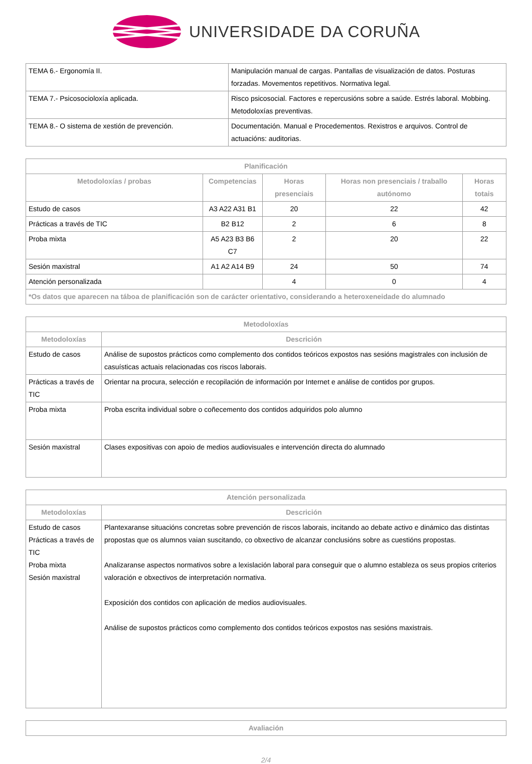UNIVERSIDADE DA CORUÑA
| TEMA 6.- Ergonomía II. | Manipulación manual de cargas. Pantallas de visualización de datos. Posturas forzadas. Movementos repetitivos. Normativa legal. |
| TEMA 7.- Psicosocioloxía aplicada. | Risco psicosocial. Factores e repercusións sobre a saúde. Estrés laboral. Mobbing. Metodoloxías preventivas. |
| TEMA 8.- O sistema de xestión de prevención. | Documentación. Manual e Procedementos. Rexistros e arquivos. Control de actuacións: auditorias. |
| Planificación | | | | |
| --- | --- | --- | --- | --- |
| Metodoloxías / probas | Competencias | Horas presenciais | Horas non presenciais / traballo autónomo | Horas totais |
| Estudo de casos | A3 A22 A31 B1 | 20 | 22 | 42 |
| Prácticas a través de TIC | B2 B12 | 2 | 6 | 8 |
| Proba mixta | A5 A23 B3 B6 C7 | 2 | 20 | 22 |
| Sesión maxistral | A1 A2 A14 B9 | 24 | 50 | 74 |
| Atención personalizada | | 4 | 0 | 4 |
| *Os datos que aparecen na táboa de planificación son de carácter orientativo, considerando a heteroxeneidade do alumnado | | | | |
| Metodoloxías | |
| --- | --- |
| Metodoloxías | Descrición |
| Estudo de casos | Análise de supostos prácticos como complemento dos contidos teóricos expostos nas sesións magistrales con inclusión de casuísticas actuais relacionadas cos riscos laborais. |
| Prácticas a través de TIC | Orientar na procura, selección e recopilación de información por Internet e análise de contidos por grupos. |
| Proba mixta | Proba escrita individual sobre o coñecemento dos contidos adquiridos polo alumno |
| Sesión maxistral | Clases expositivas con apoio de medios audiovisuales e intervención directa do alumnado |
| Atención personalizada | |
| --- | --- |
| Metodoloxías | Descrición |
| Estudo de casos Prácticas a través de TIC Proba mixta Sesión maxistral | Plantexaranse situacións concretas sobre prevención de riscos laborais, incitando ao debate activo e dinámico das distintas propostas que os alumnos vaian suscitando, co obxectivo de alcanzar conclusións sobre as cuestións propostas. Analizaranse aspectos normativos sobre a lexislación laboral para conseguir que o alumno estableza os seus propios criterios valoración e obxectivos de interpretación normativa. Exposición dos contidos con aplicación de medios audiovisuales. Análise de supostos prácticos como complemento dos contidos teóricos expostos nas sesións maxistrais. |
| Avaliación |
| --- |
2/4